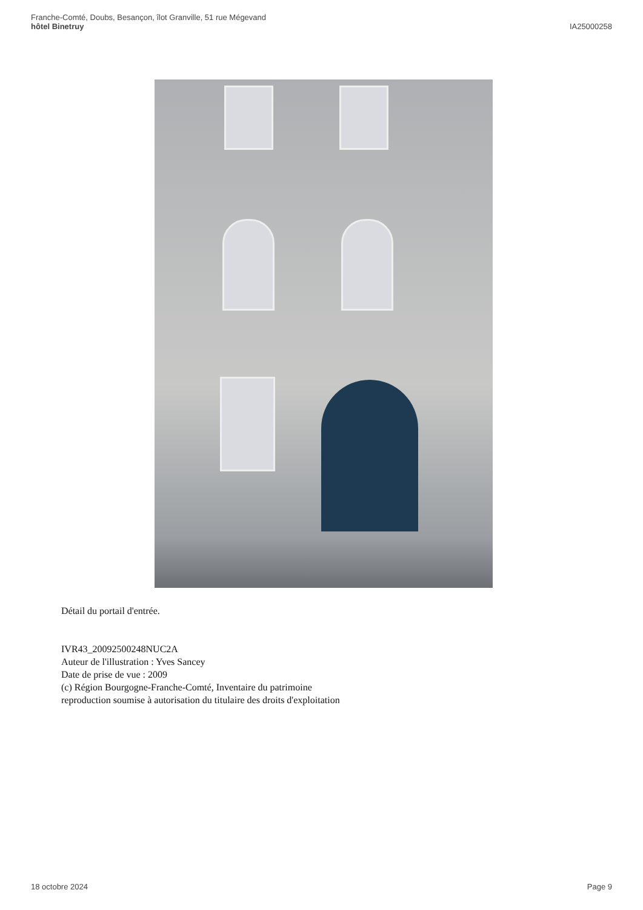Franche-Comté, Doubs, Besançon, îlot Granville, 51 rue Mégevand
hôtel Binetruy
IA25000258
Détail du portail d'entrée.
IVR43_20092500248NUC2A
Auteur de l'illustration : Yves Sancey
Date de prise de vue : 2009
(c) Région Bourgogne-Franche-Comté, Inventaire du patrimoine
reproduction soumise à autorisation du titulaire des droits d'exploitation
18 octobre 2024 Page 9